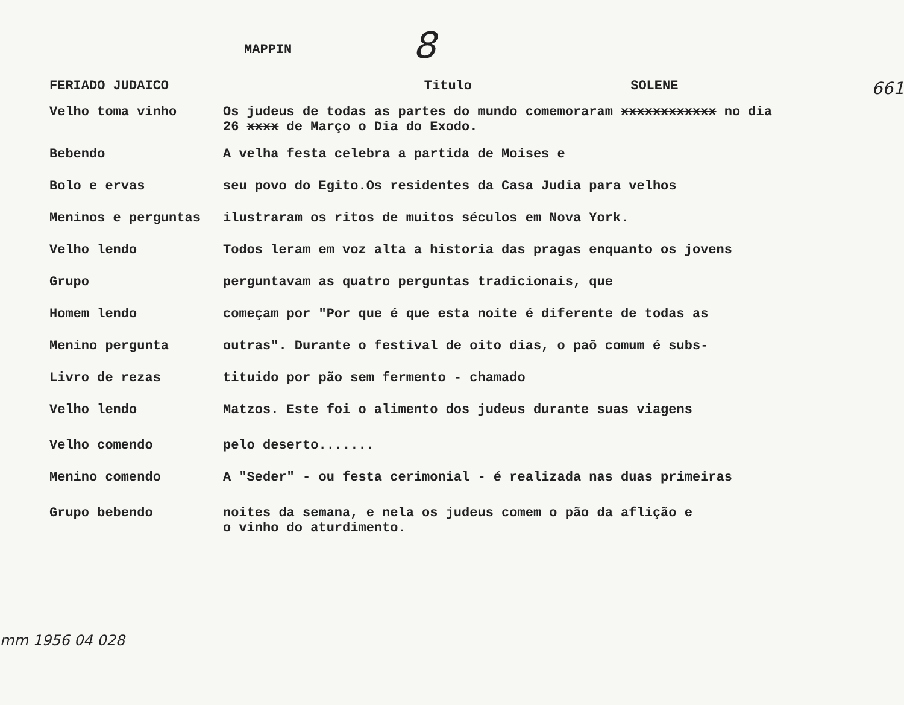MAPPIN
8
FERIADO JUDAICO Titulo SOLENE
661
Velho toma vinho Os judeus de todas as partes do mundo comemoraram xxxxxxxxxxxx no dia
26 xxxx de Março o Dia do Exodo.
Bebendo A velha festa celebra a partida de Moises e
Bolo e ervas seu povo do Egito.Os residentes da Casa Judia para velhos
Meninos e perguntas ilustraram os ritos de muitos séculos em Nova York.
Velho lendo Todos leram em voz alta a historia das pragas enquanto os jovens
Grupo perguntavam as quatro perguntas tradicionais, que
Homem lendo começam por "Por que é que esta noite é diferente de todas as
Menino pergunta outras". Durante o festival de oito dias, o paõ comum é subs-
Livro de rezas tituido por pão sem fermento - chamado
Velho lendo Matzos. Este foi o alimento dos judeus durante suas viagens
Velho comendo pelo deserto.......
Menino comendo A "Seder" - ou festa cerimonial - é realizada nas duas primeiras
Grupo bebendo noites da semana, e nela os judeus comem o pão da aflição e
o vinho do aturdimento.
mm 1956 04 028